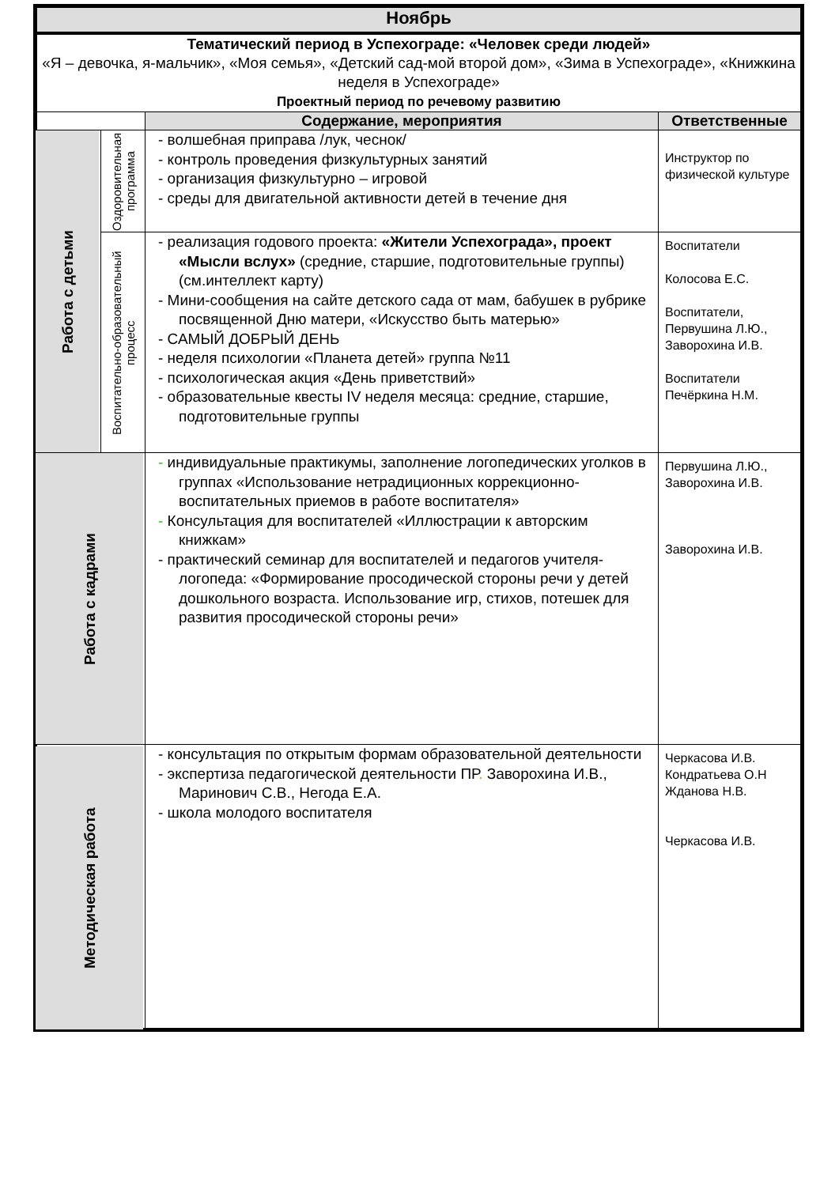| Ноябрь | | | |
| Тематический период в Успехограде: «Человек среди людей» «Я – девочка, я-мальчик», «Моя семья», «Детский сад-мой второй дом», «Зима в Успехограде», «Книжкина неделя в Успехограде» Проектный период по речевому развитию | | | |
| | | Содержание, мероприятия | Ответственные |
| Работа с детьми | Оздоровительная программа | - волшебная приправа /лук, чеснок/ - контроль проведения физкультурных занятий - организация физкультурно – игровой - среды для двигательной активности детей в течение дня | Инструктор по физической культуре |
| | Воспитательно-образовательный процесс | - реализация годового проекта: «Жители Успехограда», проект «Мысли вслух» (средние, старшие, подготовительные группы) (см.интеллект карту) - Мини-сообщения на сайте детского сада от мам, бабушек в рубрике посвященной Дню матери, «Искусство быть матерью» - САМЫЙ ДОБРЫЙ ДЕНЬ - неделя психологии «Планета детей» группа №11 - психологическая акция «День приветствий» - образовательные квесты IV неделя месяца: средние, старшие, подготовительные группы | Воспитатели Колосова Е.С. Воспитатели, Первушина Л.Ю., Заворохина И.В. Воспитатели Печёркина Н.М. |
| Работа с кадрами | | - индивидуальные практикумы, заполнение логопедических уголков в группах «Использование нетрадиционных коррекционно-воспитательных приемов в работе воспитателя» - Консультация для воспитателей «Иллюстрации к авторским книжкам» - практический семинар для воспитателей и педагогов учителя-логопеда: «Формирование просодической стороны речи у детей дошкольного возраста. Использование игр, стихов, потешек для развития просодической стороны речи» | Первушина Л.Ю., Заворохина И.В. Заворохина И.В. |
| Методическая работа | | - консультация по открытым формам образовательной деятельности - экспертиза педагогической деятельности ПР . Заворохина И.В., Маринович С.В., Негода Е.А. - школа молодого воспитателя | Черкасова И.В. Кондратьева О.Н Жданова Н.В. Черкасова И.В. |